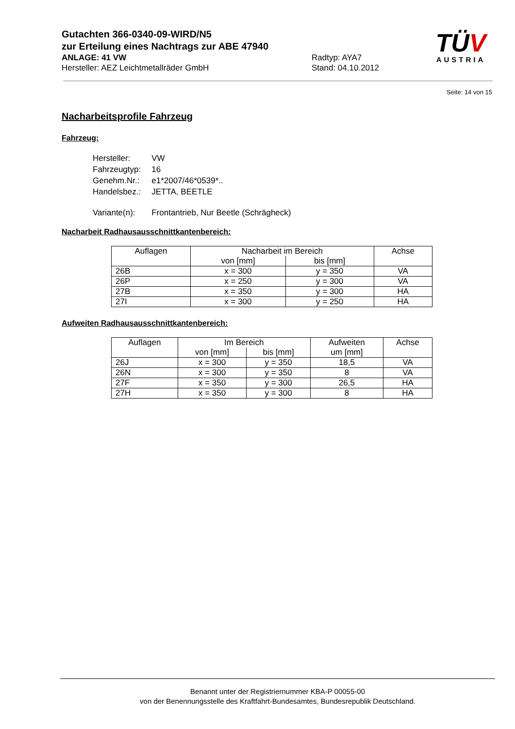Gutachten 366-0340-09-WIRD/N5
zur Erteilung eines Nachtrags zur ABE 47940
ANLAGE: 41 VW Radtyp: AYA7
Hersteller: AEZ Leichtmetallräder GmbH Stand: 04.10.2012
TÜV
AUSTRIA
Seite: 14 von 15
Nacharbeitsprofile Fahrzeug
Fahrzeug:
| Hersteller: | VW |
| Fahrzeugtyp: | 16 |
| Genehm.Nr.: | e1*2007/46*0539*.. |
| Handelsbez.: | JETTA, BEETLE |
| Variante(n): | Frontantrieb, Nur Beetle (Schrägheck) |
Nacharbeit Radhausausschnittkantenbereich:
| Auflagen | Nacharbeit im Bereich | | Achse |
| --- | --- | --- | --- |
| | von [mm] | bis [mm] | |
| 26B | x = 300 | y = 350 | VA |
| 26P | x = 250 | y = 300 | VA |
| 27B | x = 350 | y = 300 | HA |
| 27I | x = 300 | y = 250 | HA |
Aufweiten Radhausausschnittkantenbereich:
| Auflagen | Im Bereich | | Aufweiten um [mm] | Achse |
| --- | --- | --- | --- | --- |
| | von [mm] | bis [mm] | | |
| 26J | x = 300 | y = 350 | 18,5 | VA |
| 26N | x = 300 | y = 350 | 8 | VA |
| 27F | x = 350 | y = 300 | 26,5 | HA |
| 27H | x = 350 | y = 300 | 8 | HA |
Benannt unter der Registriernummer KBA-P 00055-00
von der Benennungsstelle des Kraftfahrt-Bundesamtes, Bundesrepublik Deutschland.